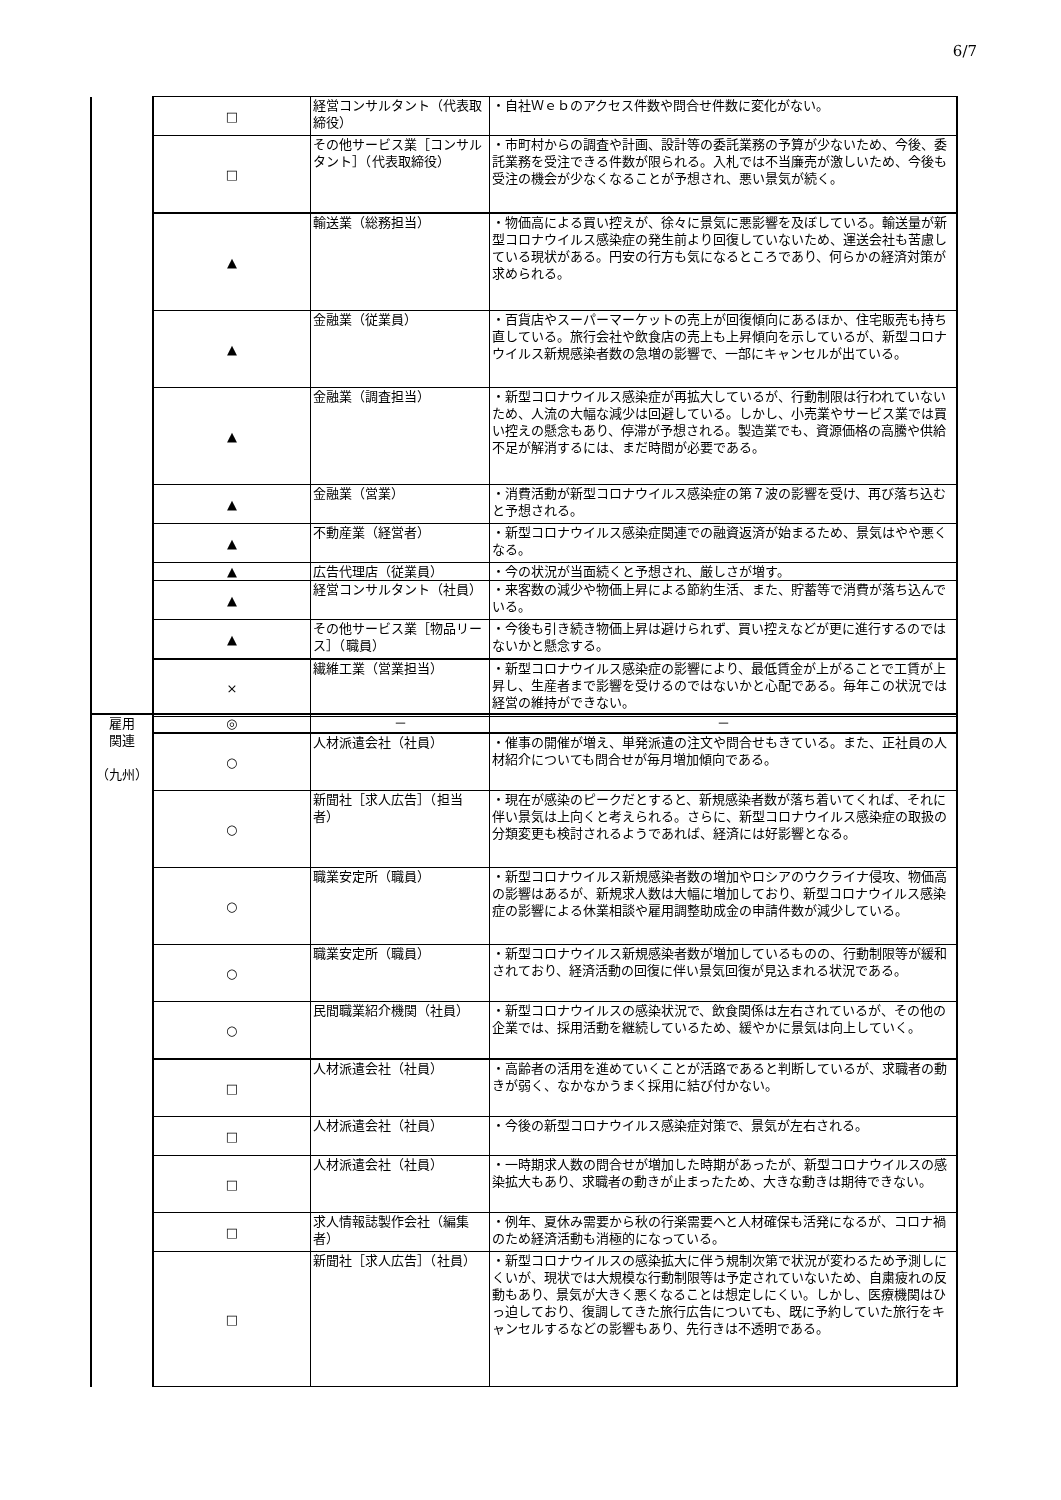6/7
| | □ | 経営コンサルタント（代表取締役） | ・自社Ｗｅｂのアクセス件数や問合せ件数に変化がない。 |
| | □ | その他サービス業［コンサルタント］（代表取締役） | ・市町村からの調査や計画、設計等の委託業務の予算が少ないため、今後、委託業務を受注できる件数が限られる。入札では不当廉売が激しいため、今後も受注の機会が少なくなることが予想され、悪い景気が続く。 |
| | ▲ | 輸送業（総務担当） | ・物価高による買い控えが、徐々に景気に悪影響を及ぼしている。輸送量が新型コロナウイルス感染症の発生前より回復していないため、運送会社も苦慮している現状がある。円安の行方も気になるところであり、何らかの経済対策が求められる。 |
| | ▲ | 金融業（従業員） | ・百貨店やスーパーマーケットの売上が回復傾向にあるほか、住宅販売も持ち直している。旅行会社や飲食店の売上も上昇傾向を示しているが、新型コロナウイルス新規感染者数の急増の影響で、一部にキャンセルが出ている。 |
| | ▲ | 金融業（調査担当） | ・新型コロナウイルス感染症が再拡大しているが、行動制限は行われていないため、人流の大幅な減少は回避している。しかし、小売業やサービス業では買い控えの懸念もあり、停滞が予想される。製造業でも、資源価格の高騰や供給不足が解消するには、まだ時間が必要である。 |
| | ▲ | 金融業（営業） | ・消費活動が新型コロナウイルス感染症の第７波の影響を受け、再び落ち込むと予想される。 |
| | ▲ | 不動産業（経営者） | ・新型コロナウイルス感染症関連での融資返済が始まるため、景気はやや悪くなる。 |
| | ▲ | 広告代理店（従業員） | ・今の状況が当面続くと予想され、厳しさが増す。 |
| | ▲ | 経営コンサルタント（社員） | ・来客数の減少や物価上昇による節約生活、また、貯蓄等で消費が落ち込んでいる。 |
| | ▲ | その他サービス業［物品リース］（職員） | ・今後も引き続き物価上昇は避けられず、買い控えなどが更に進行するのではないかと懸念する。 |
| | × | 繊維工業（営業担当） | ・新型コロナウイルス感染症の影響により、最低賃金が上がることで工賃が上昇し、生産者まで影響を受けるのではないかと心配である。毎年この状況では経営の維持ができない。 |
| 雇用 関連 （九州） | ◎ | － | － |
| | ○ | 人材派遣会社（社員） | ・催事の開催が増え、単発派遣の注文や問合せもきている。また、正社員の人材紹介についても問合せが毎月増加傾向である。 |
| | ○ | 新聞社［求人広告］（担当者） | ・現在が感染のピークだとすると、新規感染者数が落ち着いてくれば、それに伴い景気は上向くと考えられる。さらに、新型コロナウイルス感染症の取扱の分類変更も検討されるようであれば、経済には好影響となる。 |
| | ○ | 職業安定所（職員） | ・新型コロナウイルス新規感染者数の増加やロシアのウクライナ侵攻、物価高の影響はあるが、新規求人数は大幅に増加しており、新型コロナウイルス感染症の影響による休業相談や雇用調整助成金の申請件数が減少している。 |
| | ○ | 職業安定所（職員） | ・新型コロナウイルス新規感染者数が増加しているものの、行動制限等が緩和されており、経済活動の回復に伴い景気回復が見込まれる状況である。 |
| | ○ | 民間職業紹介機関（社員） | ・新型コロナウイルスの感染状況で、飲食関係は左右されているが、その他の企業では、採用活動を継続しているため、緩やかに景気は向上していく。 |
| | □ | 人材派遣会社（社員） | ・高齢者の活用を進めていくことが活路であると判断しているが、求職者の動きが弱く、なかなかうまく採用に結び付かない。 |
| | □ | 人材派遣会社（社員） | ・今後の新型コロナウイルス感染症対策で、景気が左右される。 |
| | □ | 人材派遣会社（社員） | ・一時期求人数の問合せが増加した時期があったが、新型コロナウイルスの感染拡大もあり、求職者の動きが止まったため、大きな動きは期待できない。 |
| | □ | 求人情報誌製作会社（編集者） | ・例年、夏休み需要から秋の行楽需要へと人材確保も活発になるが、コロナ禍のため経済活動も消極的になっている。 |
| | □ | 新聞社［求人広告］（社員） | ・新型コロナウイルスの感染拡大に伴う規制次第で状況が変わるため予測しにくいが、現状では大規模な行動制限等は予定されていないため、自粛疲れの反動もあり、景気が大きく悪くなることは想定しにくい。しかし、医療機関はひっ迫しており、復調してきた旅行広告についても、既に予約していた旅行をキャンセルするなどの影響もあり、先行きは不透明である。 |